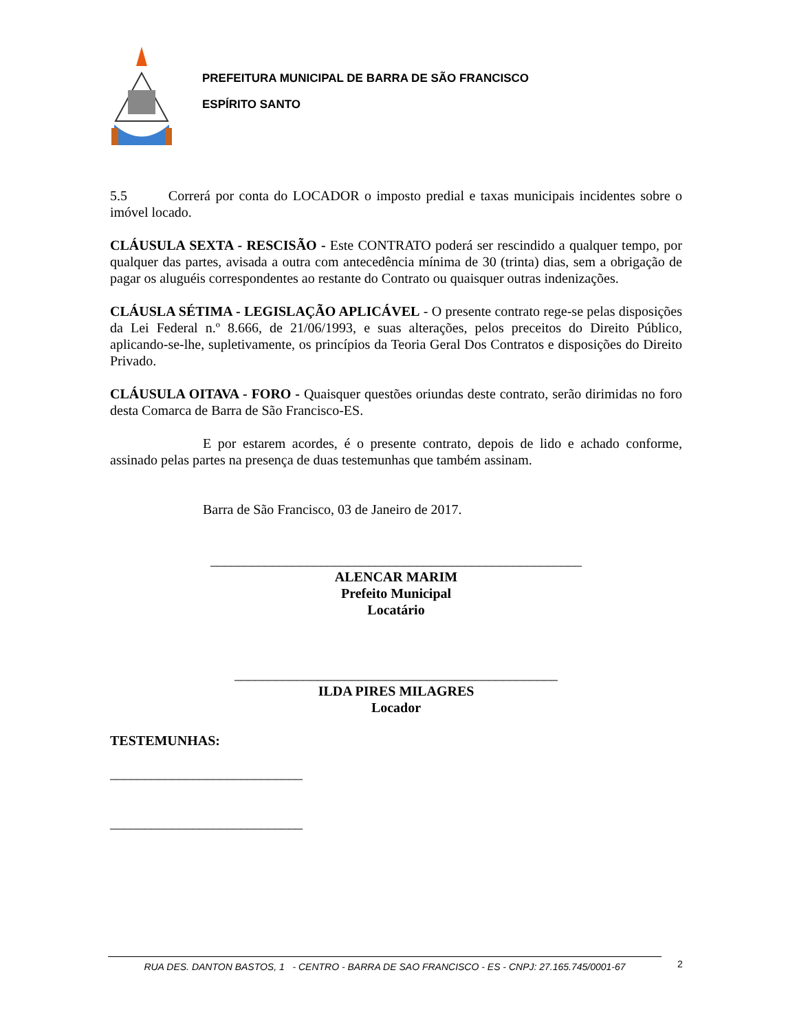PREFEITURA MUNICIPAL DE BARRA DE SÃO FRANCISCO
ESPÍRITO SANTO
5.5 Correrá por conta do LOCADOR o imposto predial e taxas municipais incidentes sobre o imóvel locado.
CLÁUSULA SEXTA - RESCISÃO - Este CONTRATO poderá ser rescindido a qualquer tempo, por qualquer das partes, avisada a outra com antecedência mínima de 30 (trinta) dias, sem a obrigação de pagar os aluguéis correspondentes ao restante do Contrato ou quaisquer outras indenizações.
CLÁUSLA SÉTIMA - LEGISLAÇÃO APLICÁVEL - O presente contrato rege-se pelas disposições da Lei Federal n.º 8.666, de 21/06/1993, e suas alterações, pelos preceitos do Direito Público, aplicando-se-lhe, supletivamente, os princípios da Teoria Geral Dos Contratos e disposições do Direito Privado.
CLÁUSULA OITAVA - FORO - Quaisquer questões oriundas deste contrato, serão dirimidas no foro desta Comarca de Barra de São Francisco-ES.
E por estarem acordes, é o presente contrato, depois de lido e achado conforme, assinado pelas partes na presença de duas testemunhas que também assinam.
Barra de São Francisco, 03 de Janeiro de 2017.
______________________________________________________
ALENCAR MARIM
Prefeito Municipal
Locatário
_______________________________________________
ILDA PIRES MILAGRES
Locador
TESTEMUNHAS:
____________________________
____________________________
RUA DES. DANTON BASTOS, 1 - CENTRO - BARRA DE SAO FRANCISCO - ES - CNPJ: 27.165.745/0001-67 2